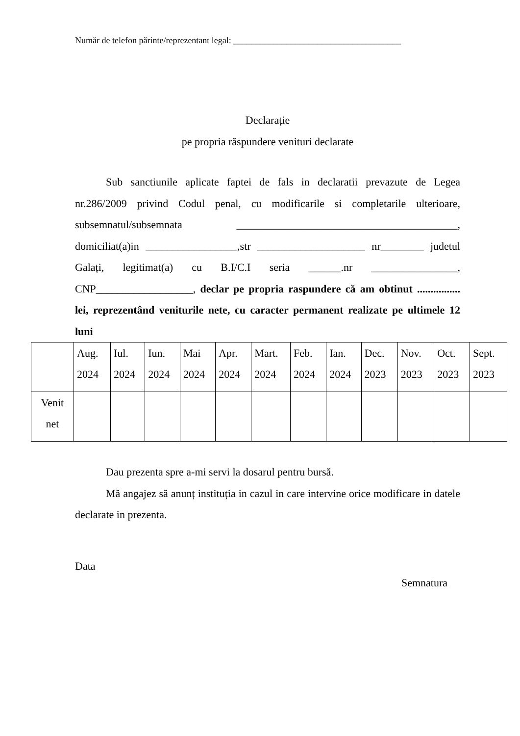Număr de telefon părinte/reprezentant legal: ______________________________________
Declarație
pe propria răspundere venituri declarate
Sub sanctiunile aplicate faptei de fals in declaratii prevazute de Legea nr.286/2009 privind Codul penal, cu modificarile si completarile ulterioare, subsemnatul/subsemnata _________________________________________, domiciliat(a)in _________________,str ____________________ nr________ judetul Galați, legitimat(a) cu B.I/C.I seria ______.nr ________________, CNP__________________, declar pe propria raspundere că am obtinut ................ lei, reprezentând veniturile nete, cu caracter permanent realizate pe ultimele 12 luni
| | Aug. 2024 | Iul. 2024 | Iun. 2024 | Mai 2024 | Apr. 2024 | Mart. 2024 | Feb. 2024 | Ian. 2024 | Dec. 2023 | Nov. 2023 | Oct. 2023 | Sept. 2023 |
| Venit net | | | | | | | | | | | | |
Dau prezenta spre a-mi servi la dosarul pentru bursă.
Mă angajez să anunț instituția in cazul in care intervine orice modificare in datele declarate in prezenta.
Data
Semnatura